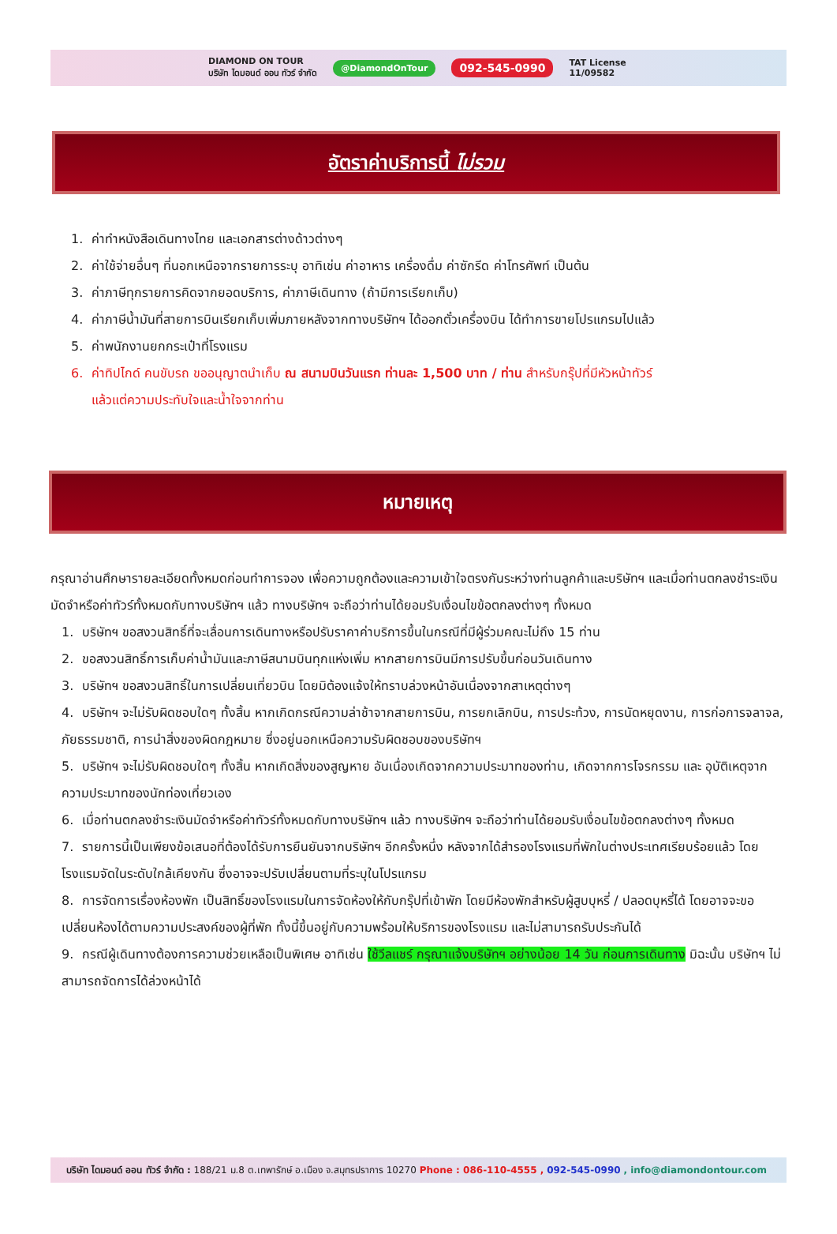DIAMOND ON TOUR
บริษัท ไดมอนด์ ออน ทัวร์ จำกัด @DiamondOnTour 092-545-0990 TAT License
11/09582
อัตราค่าบริการนี้ ไม่รวม
1. ค่าทำหนังสือเดินทางไทย และเอกสารต่างด้าวต่างๆ
2. ค่าใช้จ่ายอื่นๆ ที่นอกเหนือจากรายการระบุ อาทิเช่น ค่าอาหาร เครื่องดื่ม ค่าซักรีด ค่าโทรศัพท์ เป็นต้น
3. ค่าภาษีทุกรายการคิดจากยอดบริการ, ค่าภาษีเดินทาง (ถ้ามีการเรียกเก็บ)
4. ค่าภาษีน้ำมันที่สายการบินเรียกเก็บเพิ่มภายหลังจากทางบริษัทฯ ได้ออกตั๋วเครื่องบิน ได้ทำการขายโปรแกรมไปแล้ว
5. ค่าพนักงานยกกระเป๋าที่โรงแรม
6. ค่าทิปไกด์ คนขับรถ ขออนุญาตนำเก็บ ณ สนามบินวันแรก ท่านละ 1,500 บาท / ท่าน สำหรับกรุ๊ปที่มีหัวหน้าทัวร์
แล้วแต่ความประทับใจและน้ำใจจากท่าน
หมายเหตุ
กรุณาอ่านศึกษารายละเอียดทั้งหมดก่อนทำการจอง เพื่อความถูกต้องและความเข้าใจตรงกันระหว่างท่านลูกค้าและบริษัทฯ และเมื่อท่านตกลงชำระเงินมัดจำหรือค่าทัวร์ทั้งหมดกับทางบริษัทฯ แล้ว ทางบริษัทฯ จะถือว่าท่านได้ยอมรับเงื่อนไขข้อตกลงต่างๆ ทั้งหมด
1. บริษัทฯ ขอสงวนสิทธิ์ที่จะเลื่อนการเดินทางหรือปรับราคาค่าบริการขึ้นในกรณีที่มีผู้ร่วมคณะไม่ถึง 15 ท่าน
2. ขอสงวนสิทธิ์การเก็บค่าน้ำมันและภาษีสนามบินทุกแห่งเพิ่ม หากสายการบินมีการปรับขึ้นก่อนวันเดินทาง
3. บริษัทฯ ขอสงวนสิทธิ์ในการเปลี่ยนเที่ยวบิน โดยมิต้องแจ้งให้ทราบล่วงหน้าอันเนื่องจากสาเหตุต่างๆ
4. บริษัทฯ จะไม่รับผิดชอบใดๆ ทั้งสิ้น หากเกิดกรณีความล่าช้าจากสายการบิน, การยกเลิกบิน, การประท้วง, การนัดหยุดงาน, การก่อการจลาจล, ภัยธรรมชาติ, การนำสิ่งของผิดกฎหมาย ซึ่งอยู่นอกเหนือความรับผิดชอบของบริษัทฯ
5. บริษัทฯ จะไม่รับผิดชอบใดๆ ทั้งสิ้น หากเกิดสิ่งของสูญหาย อันเนื่องเกิดจากความประมาทของท่าน, เกิดจากการโจรกรรม และ อุบัติเหตุจากความประมาทของนักท่องเที่ยวเอง
6. เมื่อท่านตกลงชำระเงินมัดจำหรือค่าทัวร์ทั้งหมดกับทางบริษัทฯ แล้ว ทางบริษัทฯ จะถือว่าท่านได้ยอมรับเงื่อนไขข้อตกลงต่างๆ ทั้งหมด
7. รายการนี้เป็นเพียงข้อเสนอที่ต้องได้รับการยืนยันจากบริษัทฯ อีกครั้งหนึ่ง หลังจากได้สำรองโรงแรมที่พักในต่างประเทศเรียบร้อยแล้ว โดยโรงแรมจัดในระดับใกล้เคียงกัน ซึ่งอาจจะปรับเปลี่ยนตามที่ระบุในโปรแกรม
8. การจัดการเรื่องห้องพัก เป็นสิทธิ์ของโรงแรมในการจัดห้องให้กับกรุ๊ปที่เข้าพัก โดยมีห้องพักสำหรับผู้สูบบุหรี่ / ปลอดบุหรี่ได้ โดยอาจจะขอเปลี่ยนห้องได้ตามความประสงค์ของผู้ที่พัก ทั้งนี้ขึ้นอยู่กับความพร้อมให้บริการของโรงแรม และไม่สามารถรับประกันได้
9. กรณีผู้เดินทางต้องการความช่วยเหลือเป็นพิเศษ อาทิเช่น ใช้วีลแชร์ กรุณาแจ้งบริษัทฯ อย่างน้อย 14 วัน ก่อนการเดินทาง มิฉะนั้น บริษัทฯ ไม่สามารถจัดการได้ล่วงหน้าได้
บริษัท ไดมอนด์ ออน ทัวร์ จำกัด : 188/21 ม.8 ต.เทพารักษ์ อ.เมือง จ.สมุทรปราการ 10270 Phone : 086-110-4555 , 092-545-0990 , info@diamondontour.com